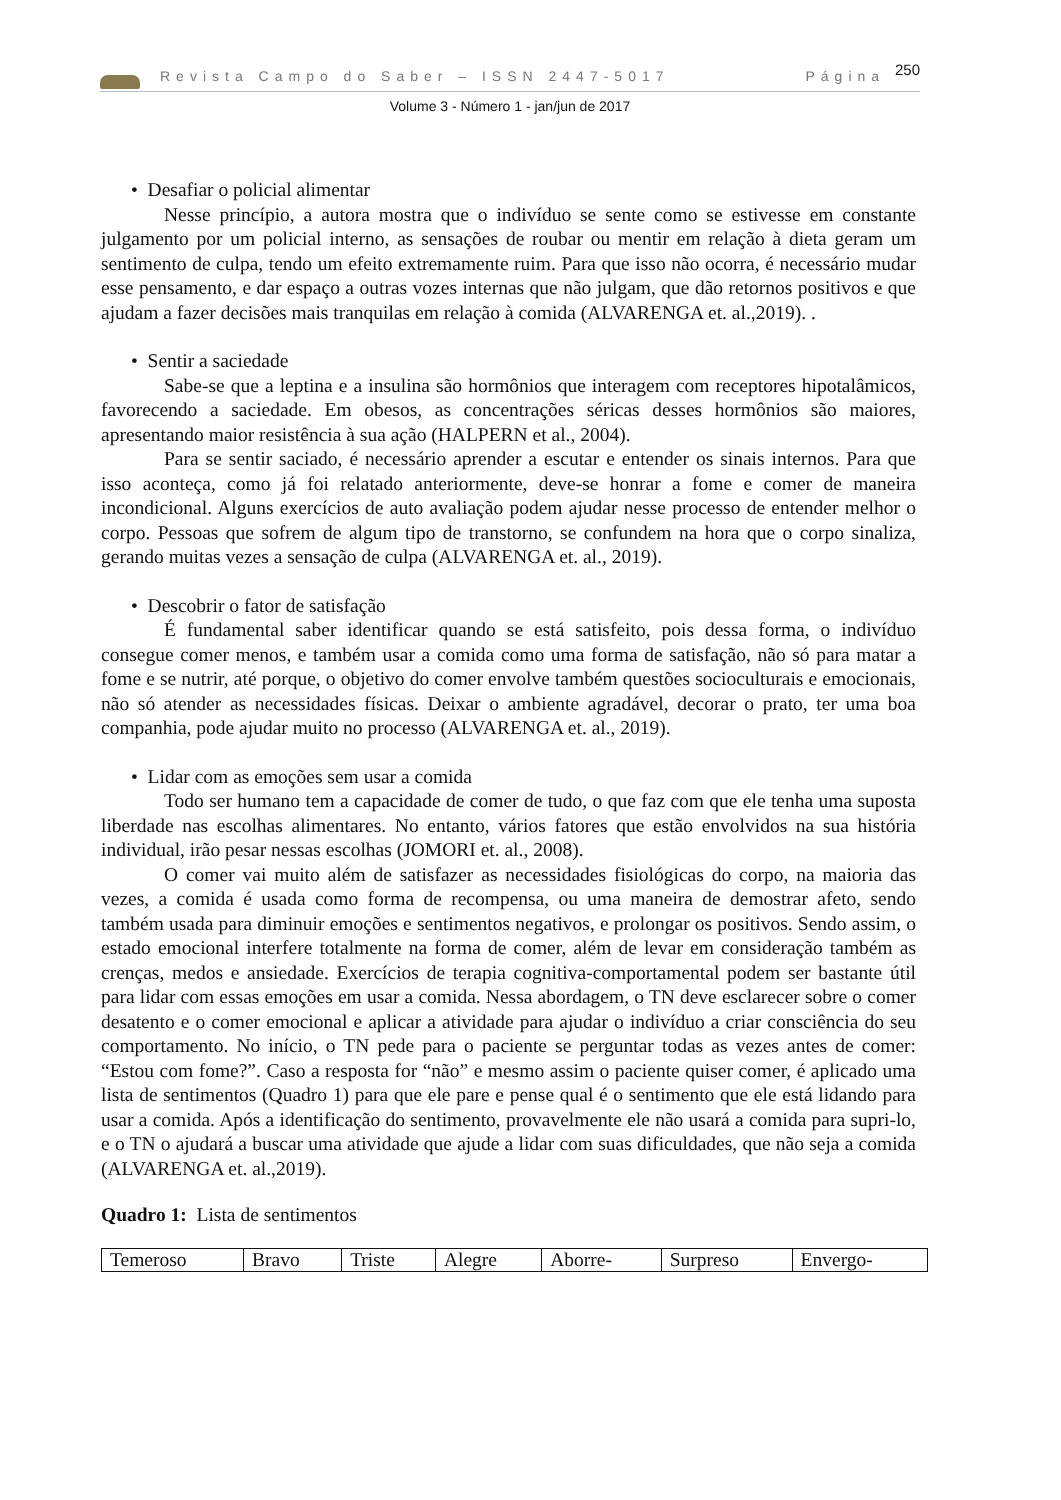Revista Campo do Saber – ISSN 2447-5017 Página 250
Volume 3 - Número 1 - jan/jun de 2017
• Desafiar o policial alimentar
Nesse princípio, a autora mostra que o indivíduo se sente como se estivesse em constante julgamento por um policial interno, as sensações de roubar ou mentir em relação à dieta geram um sentimento de culpa, tendo um efeito extremamente ruim. Para que isso não ocorra, é necessário mudar esse pensamento, e dar espaço a outras vozes internas que não julgam, que dão retornos positivos e que ajudam a fazer decisões mais tranquilas em relação à comida (ALVARENGA et. al.,2019). .
• Sentir a saciedade
Sabe-se que a leptina e a insulina são hormônios que interagem com receptores hipotalâmicos, favorecendo a saciedade. Em obesos, as concentrações séricas desses hormônios são maiores, apresentando maior resistência à sua ação (HALPERN et al., 2004).
Para se sentir saciado, é necessário aprender a escutar e entender os sinais internos. Para que isso aconteça, como já foi relatado anteriormente, deve-se honrar a fome e comer de maneira incondicional. Alguns exercícios de auto avaliação podem ajudar nesse processo de entender melhor o corpo. Pessoas que sofrem de algum tipo de transtorno, se confundem na hora que o corpo sinaliza, gerando muitas vezes a sensação de culpa (ALVARENGA et. al., 2019).
• Descobrir o fator de satisfação
É fundamental saber identificar quando se está satisfeito, pois dessa forma, o indivíduo consegue comer menos, e também usar a comida como uma forma de satisfação, não só para matar a fome e se nutrir, até porque, o objetivo do comer envolve também questões socioculturais e emocionais, não só atender as necessidades físicas. Deixar o ambiente agradável, decorar o prato, ter uma boa companhia, pode ajudar muito no processo (ALVARENGA et. al., 2019).
• Lidar com as emoções sem usar a comida
Todo ser humano tem a capacidade de comer de tudo, o que faz com que ele tenha uma suposta liberdade nas escolhas alimentares. No entanto, vários fatores que estão envolvidos na sua história individual, irão pesar nessas escolhas (JOMORI et. al., 2008).
O comer vai muito além de satisfazer as necessidades fisiológicas do corpo, na maioria das vezes, a comida é usada como forma de recompensa, ou uma maneira de demostrar afeto, sendo também usada para diminuir emoções e sentimentos negativos, e prolongar os positivos. Sendo assim, o estado emocional interfere totalmente na forma de comer, além de levar em consideração também as crenças, medos e ansiedade. Exercícios de terapia cognitiva-comportamental podem ser bastante útil para lidar com essas emoções em usar a comida. Nessa abordagem, o TN deve esclarecer sobre o comer desatento e o comer emocional e aplicar a atividade para ajudar o indivíduo a criar consciência do seu comportamento. No início, o TN pede para o paciente se perguntar todas as vezes antes de comer: “Estou com fome?”. Caso a resposta for “não” e mesmo assim o paciente quiser comer, é aplicado uma lista de sentimentos (Quadro 1) para que ele pare e pense qual é o sentimento que ele está lidando para usar a comida. Após a identificação do sentimento, provavelmente ele não usará a comida para supri-lo, e o TN o ajudará a buscar uma atividade que ajude a lidar com suas dificuldades, que não seja a comida (ALVARENGA et. al.,2019).
Quadro 1: Lista de sentimentos
| Temeroso | Bravo | Triste | Alegre | Aborre- | Surpreso | Envergo- |